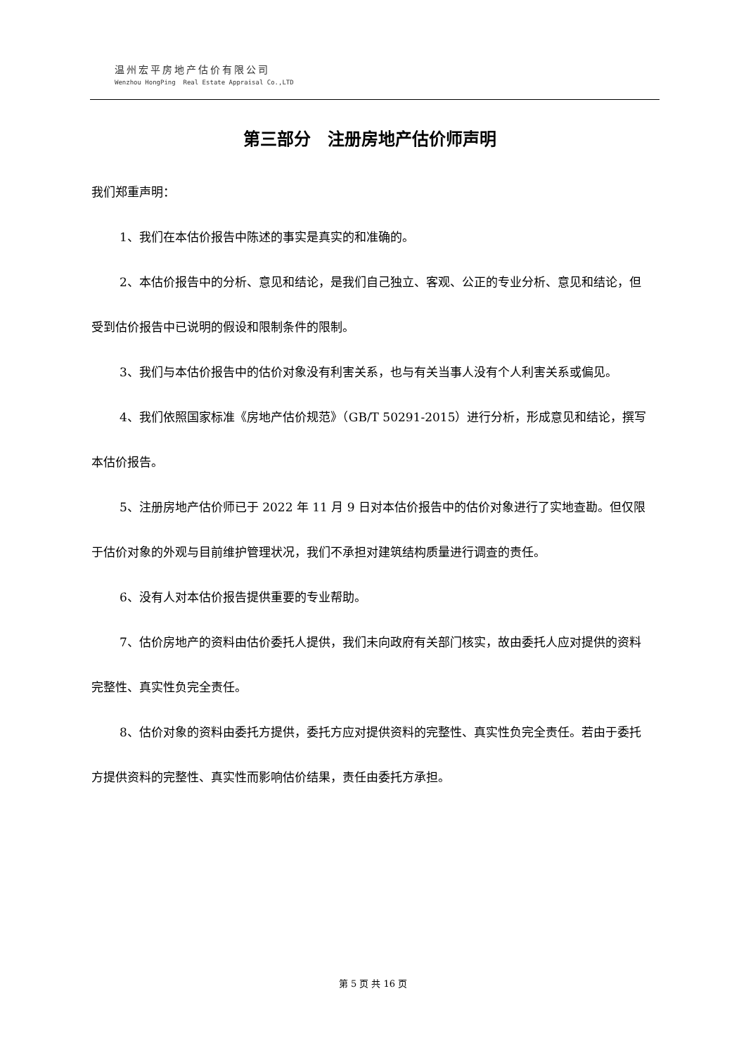温州宏平房地产估价有限公司
Wenzhou HongPing Real Estate Appraisal Co.,LTD
第三部分　注册房地产估价师声明
我们郑重声明：
1、我们在本估价报告中陈述的事实是真实的和准确的。
2、本估价报告中的分析、意见和结论，是我们自己独立、客观、公正的专业分析、意见和结论，但受到估价报告中已说明的假设和限制条件的限制。
3、我们与本估价报告中的估价对象没有利害关系，也与有关当事人没有个人利害关系或偏见。
4、我们依照国家标准《房地产估价规范》（GB/T 50291-2015）进行分析，形成意见和结论，撰写本估价报告。
5、注册房地产估价师已于 2022 年 11 月 9 日对本估价报告中的估价对象进行了实地查勘。但仅限于估价对象的外观与目前维护管理状况，我们不承担对建筑结构质量进行调查的责任。
6、没有人对本估价报告提供重要的专业帮助。
7、估价房地产的资料由估价委托人提供，我们未向政府有关部门核实，故由委托人应对提供的资料完整性、真实性负完全责任。
8、估价对象的资料由委托方提供，委托方应对提供资料的完整性、真实性负完全责任。若由于委托方提供资料的完整性、真实性而影响估价结果，责任由委托方承担。
第 5 页 共 16 页